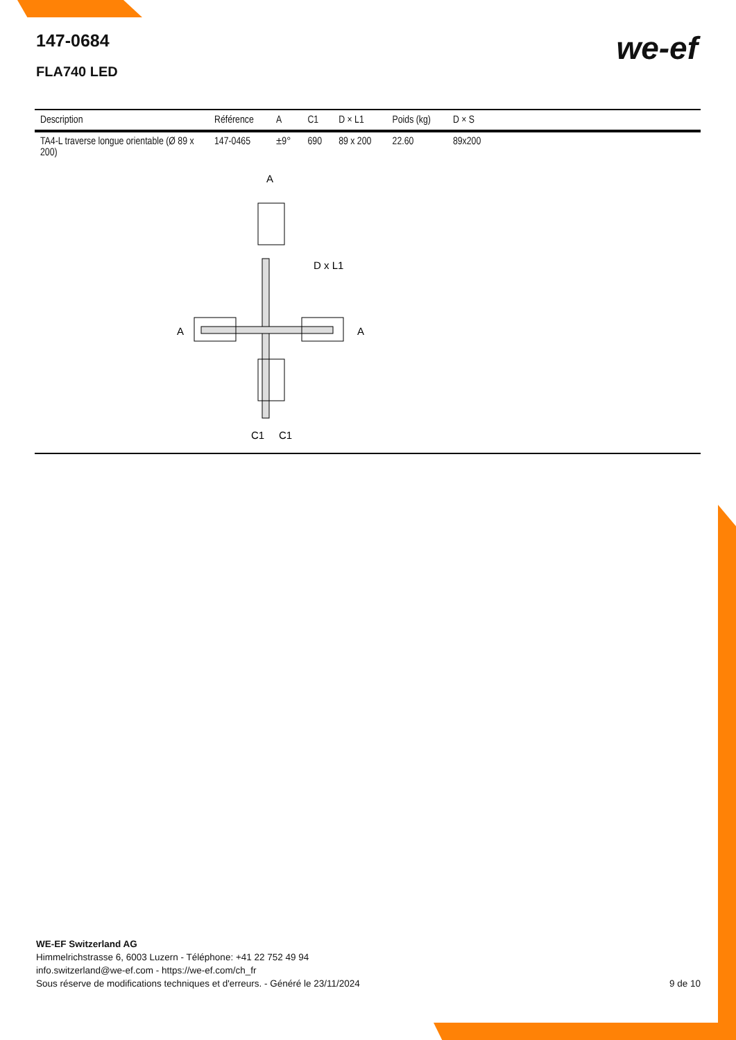147-0684
FLA740 LED
we-ef
| Description | Référence | A | C1 | D × L1 | Poids (kg) | D × S | |
| --- | --- | --- | --- | --- | --- | --- | --- |
| TA4-L traverse longue orientable (Ø 89 x 200) | 147-0465 | ±9° | 690 | 89 x 200 | 22.60 | 89x200 | |
A
D x L1
A
A
C1
C1
WE-EF Switzerland AG
Himmelrichstrasse 6, 6003 Luzern - Téléphone: +41 22 752 49 94
info.switzerland@we-ef.com - https://we-ef.com/ch_fr
Sous réserve de modifications techniques et d'erreurs. - Généré le 23/11/2024 9 de 10